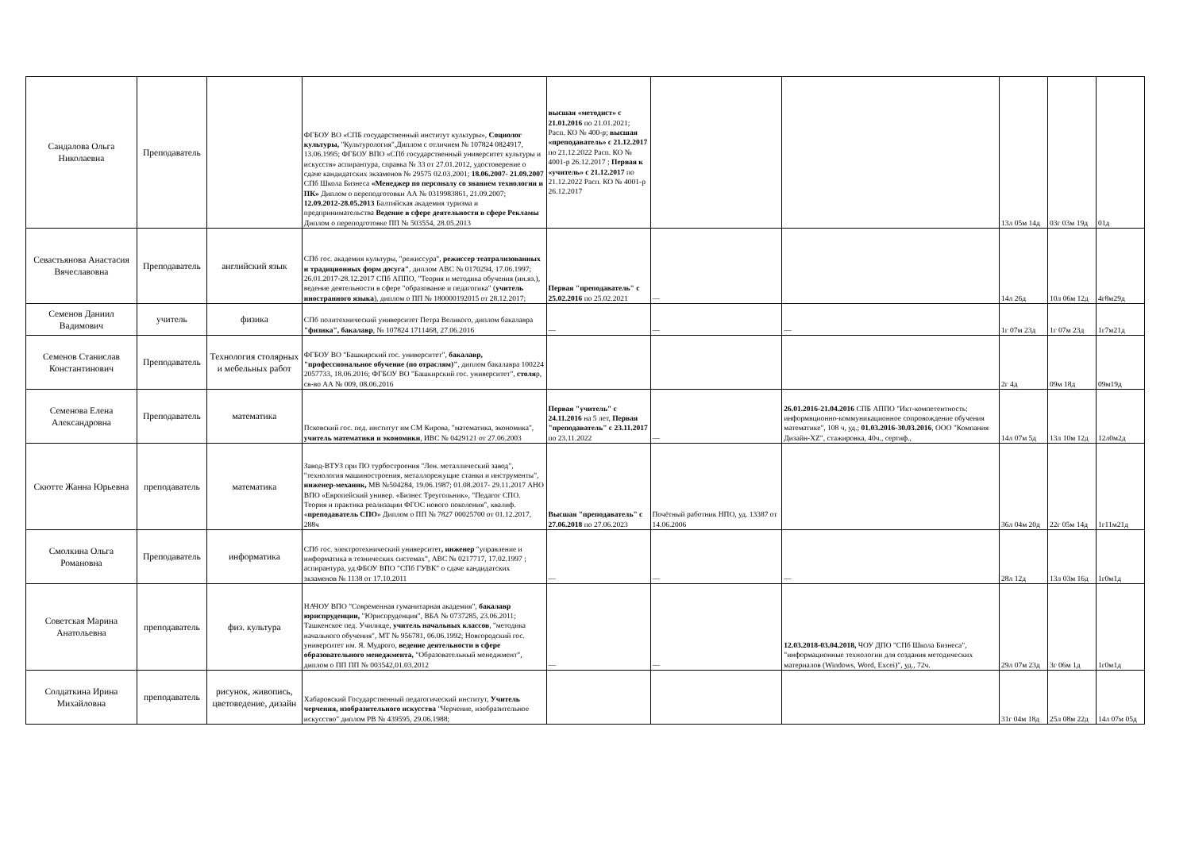| Сандалова Ольга Николаевна | Преподаватель | | ФГБОУ ВО «СПБ государственный институт культуры», Социолог культуры, "Культурология",Диплом с отличием № 107824 0824917, 13.06.1995; ФГБОУ ВПО «СПб государственный университет культуры и искусств» аспирантура, справка № 33 от 27.01.2012, удостоверение о сдаче кандидатских экзаменов № 29575 02.03.2001; 18.06.2007- 21.09.2007 СПб Школа Бизнеса «Менеджер по персоналу со знанием технологии и ПК» Диплом о переподготовки АА № 0319983861, 21.09.2007; 12.09.2012-28.05.2013 Балтийская академия туризма и предпринимательства Ведение в сфере деятельности в сфере Рекламы Диплом о переподготовке ПП № 503554, 28.05.2013 | высшая «методист» с 21.01.2016 по 21.01.2021; Расп. КО № 400-р; высшая «преподаватель» с 21.12.2017 по 21.12.2022 Расп. КО № 4001-р 26.12.2017 ; Первая к «учитель» с 21.12.2017 по 21.12.2022 Расп. КО № 4001-р 26.12.2017 | | | 13л 05м 14д | 03г 03м 19д | 01д |
| Севастьянова Анастасия Вячеславовна | Преподаватель | английский язык | СПб гос. академия культуры, "режиссура", режиссер театрализованных и традиционных форм досуга" , диплом АВС № 0170294, 17.06.1997; 26.01.2017-28.12.2017 СПб АППО, "Теория и методика обучения (ин.яз.), ведение деятельности в сфере "образование и педагогика" ( учитель иностранного языка ), диплом о ПП № 180000192015 от 28.12.2017; | Первая "преподаватель" с 25.02.2016 по 25.02.2021 | — | | 14л 26д | 10л 06м 12д | 4г8м29д |
| Семенов Даниил Вадимович | учитель | физика | СПб политехнический университет Петра Великого, диплом бакалавра "физика", бакалавр , № 107824 1711468, 27.06.2016 | — | — | — | 1г 07м 23д | 1г 07м 23д | 1г7м21д |
| Семенов Станислав Константинович | Преподаватель | Технология столярных и мебельных работ | ФГБОУ ВО "Башкирский гос. университет", бакалавр, "профессиональное обучение (по отраслям)" , диплом бакалавра 100224 2057733, 18.06.2016; ФГБОУ ВО "Башкирский гос. университет", столя р, св-во АА № 009, 08.06.2016 | | | | 2г 4д | 09м 18д | 09м19д |
| Семенова Елена Александровна | Преподаватель | математика | Псковский гос. пед. институт им СМ Кирова, "математика, экономика", учитель математики и экономики , ИВС № 0429121 от 27.06.2003 | Первая "учитель" с 24.11.2016 на 5 лет, Первая "преподаватель" с 23.11.2017 по 23.11.2022 | — | 26.01.2016-21.04.2016 СПБ АППО "Икт-компетентность: информвционно-коммуникационное сопровождение обучения математике", 108 ч, уд.; 01.03.2016-30.03.2016 , ООО "Компания Дизайн-XZ", стажировка, 40ч., сертиф., | 14л 07м 5д | 13л 10м 12д | 12л0м2д |
| Скютте Жанна Юрьевна | преподаватель | математика | Завод-ВТУЗ при ПО турбостроения "Лен. металлический завод", "технология машиностроения, металлорежущие станки и инструменты", инженер-механик, МВ №504284, 19.06.1987; 01.08.2017- 29.11.2017 АНО ВПО «Европейский универ. «Бизнес Треугольник», "Педагог СПО. Теория и практика реализации ФГОС нового поколения", квалиф. « преподаватель СПО » Диплом о ПП № 7827 00025700 от 01.12.2017, 288ч | Высшая "преподаватель" с 27.06.2018 по 27.06.2023 | Почётный работник НПО, уд. 13387 от 14.06.2006 | | 36л 04м 20д | 22г 05м 14д | 1г11м21д |
| Смолкина Ольга Романовна | Преподаватель | информатика | СПб гос. электротехнический университет , инженер "управление и информатика в тезнических системах", АВС № 0217717, 17.02.1997 ; аспирантура, уд.ФБОУ ВПО "СПб ГУВК" о сдаче кандидатских экзаменов № 1138 от 17.10.2011 | — | — | — | 28л 12д | 13л 03м 16д | 1г0м1д |
| Советская Марина Анатольевна | преподаватель | физ. культура | НАЧОУ ВПО "Современная гуманитарная академия", бакалавр юриспруденции, "Юриспруденция", ВБА № 0737285, 23.06.2011; Ташкенское пед. Училище, учитель начальных классов , "методика начального обучения", МТ № 956781, 06.06.1992; Новгородский гос. университет им. Я. Мудрого, ведение деятельности в сфере образовательного менеджмента, "Образовательный менеджмент", диплом о ПП ПП № 003542,01.03.2012 | — | — | 12.03.2018-03.04.2018, ЧОУ ДПО "СПб Школа Бизнеса", "информационные технологии для создания методических материалов (Windows, Word, Excei)", уд., 72ч. | 29л 07м 23д | 3г 06м 1д | 1г0м1д |
| Солдаткина Ирина Михайловна | преподаватель | рисунок, живопись, цветоведение, дизайн | Хабаровский Государственный педагогический институт, Учитель черчения, изобразительного искусства "Черчение, изобразительное искусство" диплом РВ № 439595, 29.06.1988; | | | | 31г 04м 18д | 25л 08м 22д | 14л 07м 05д |